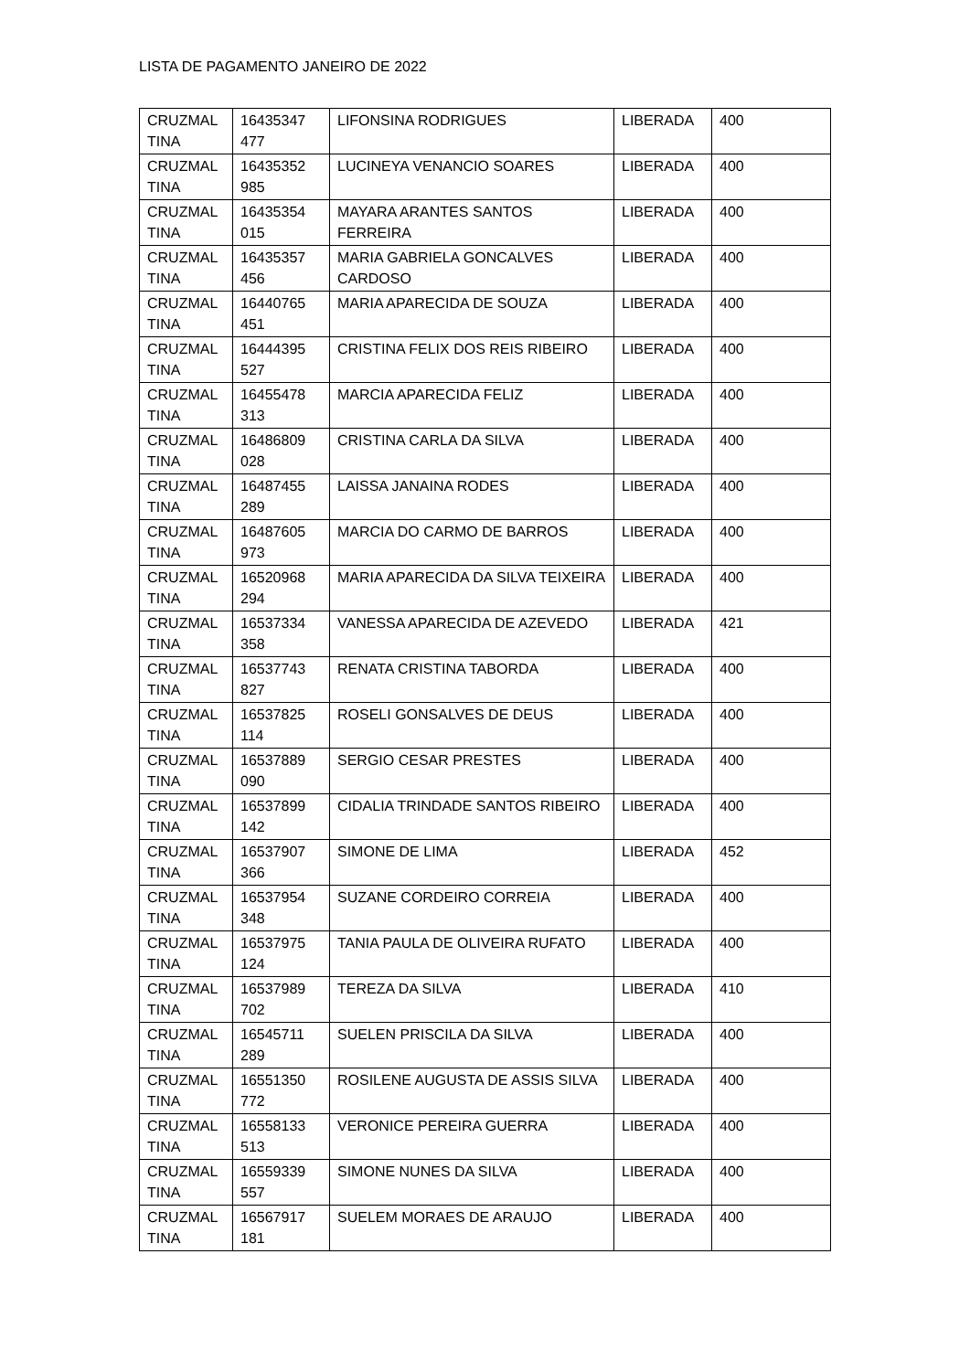LISTA DE PAGAMENTO JANEIRO DE 2022
| CRUZMAL TINA | 16435347 477 | LIFONSINA RODRIGUES | LIBERADA | 400 |
| CRUZMAL TINA | 16435352 985 | LUCINEYA VENANCIO SOARES | LIBERADA | 400 |
| CRUZMAL TINA | 16435354 015 | MAYARA ARANTES SANTOS FERREIRA | LIBERADA | 400 |
| CRUZMAL TINA | 16435357 456 | MARIA GABRIELA GONCALVES CARDOSO | LIBERADA | 400 |
| CRUZMAL TINA | 16440765 451 | MARIA APARECIDA DE SOUZA | LIBERADA | 400 |
| CRUZMAL TINA | 16444395 527 | CRISTINA FELIX DOS REIS RIBEIRO | LIBERADA | 400 |
| CRUZMAL TINA | 16455478 313 | MARCIA APARECIDA FELIZ | LIBERADA | 400 |
| CRUZMAL TINA | 16486809 028 | CRISTINA CARLA DA SILVA | LIBERADA | 400 |
| CRUZMAL TINA | 16487455 289 | LAISSA JANAINA RODES | LIBERADA | 400 |
| CRUZMAL TINA | 16487605 973 | MARCIA DO CARMO DE BARROS | LIBERADA | 400 |
| CRUZMAL TINA | 16520968 294 | MARIA APARECIDA DA SILVA TEIXEIRA | LIBERADA | 400 |
| CRUZMAL TINA | 16537334 358 | VANESSA APARECIDA DE AZEVEDO | LIBERADA | 421 |
| CRUZMAL TINA | 16537743 827 | RENATA CRISTINA TABORDA | LIBERADA | 400 |
| CRUZMAL TINA | 16537825 114 | ROSELI GONSALVES DE DEUS | LIBERADA | 400 |
| CRUZMAL TINA | 16537889 090 | SERGIO CESAR PRESTES | LIBERADA | 400 |
| CRUZMAL TINA | 16537899 142 | CIDALIA TRINDADE SANTOS RIBEIRO | LIBERADA | 400 |
| CRUZMAL TINA | 16537907 366 | SIMONE DE LIMA | LIBERADA | 452 |
| CRUZMAL TINA | 16537954 348 | SUZANE CORDEIRO CORREIA | LIBERADA | 400 |
| CRUZMAL TINA | 16537975 124 | TANIA PAULA DE OLIVEIRA RUFATO | LIBERADA | 400 |
| CRUZMAL TINA | 16537989 702 | TEREZA DA SILVA | LIBERADA | 410 |
| CRUZMAL TINA | 16545711 289 | SUELEN PRISCILA DA SILVA | LIBERADA | 400 |
| CRUZMAL TINA | 16551350 772 | ROSILENE AUGUSTA DE ASSIS SILVA | LIBERADA | 400 |
| CRUZMAL TINA | 16558133 513 | VERONICE PEREIRA GUERRA | LIBERADA | 400 |
| CRUZMAL TINA | 16559339 557 | SIMONE NUNES DA SILVA | LIBERADA | 400 |
| CRUZMAL TINA | 16567917 181 | SUELEM MORAES DE ARAUJO | LIBERADA | 400 |